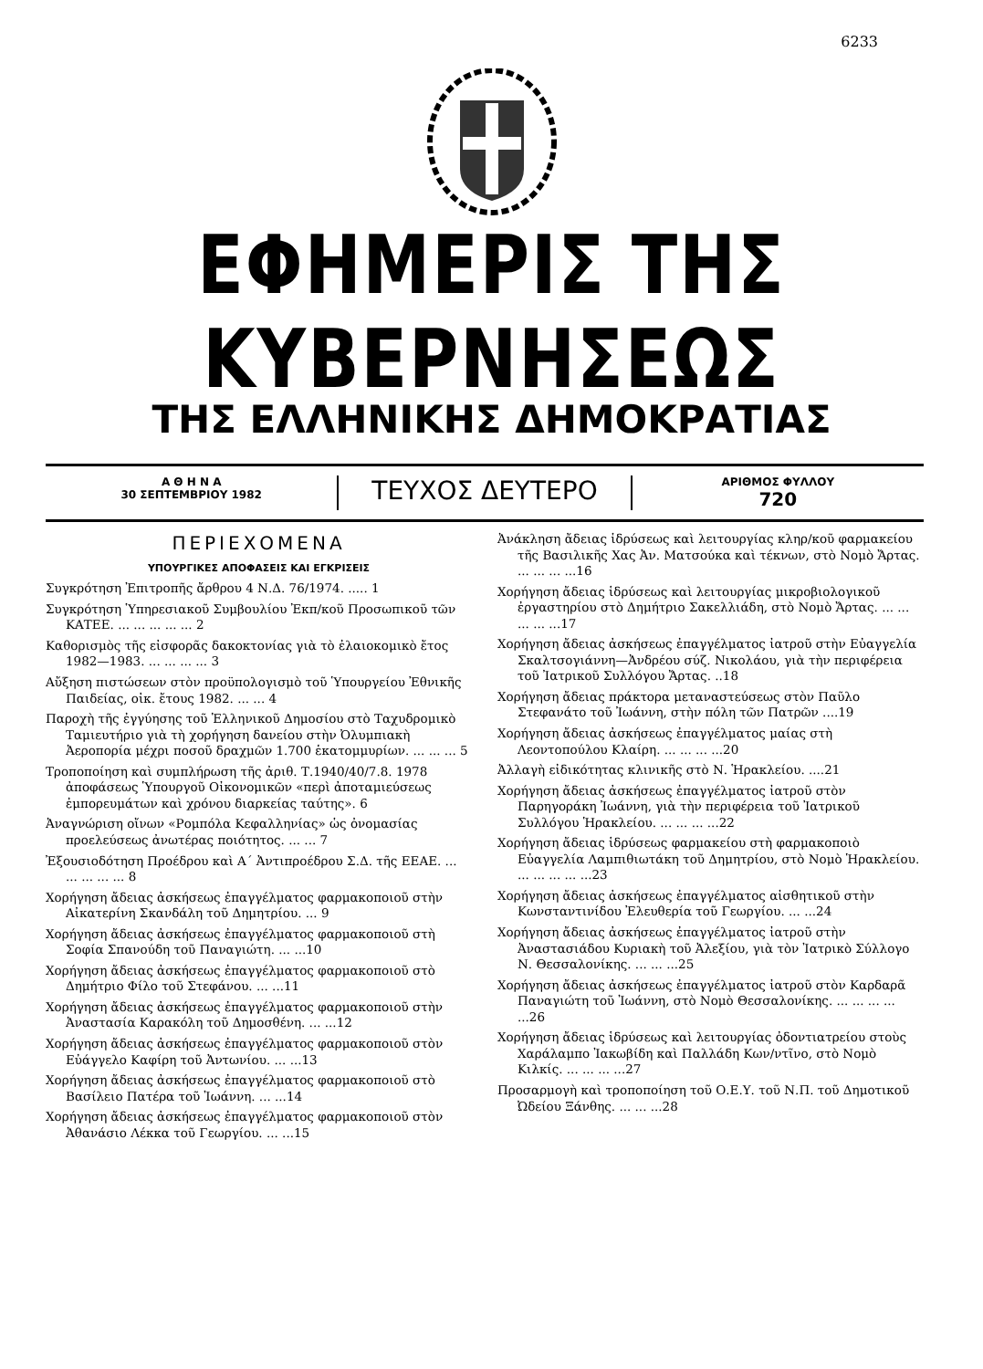6233
ΕΦΗΜΕΡΙΣ ΤΗΣ ΚΥΒΕΡΝΗΣΕΩΣ
ΤΗΣ ΕΛΛΗΝΙΚΗΣ ΔΗΜΟΚΡΑΤΙΑΣ
Α Θ Η Ν Α
30 ΣΕΠΤΕΜΒΡΙΟΥ 1982
ΤΕΥΧΟΣ ΔΕΥΤΕΡΟ
ΑΡΙΘΜΟΣ ΦΥΛΛΟΥ
720
ΠΕΡΙΕΧΟΜΕΝΑ
ΥΠΟΥΡΓΙΚΕΣ ΑΠΟΦΑΣΕΙΣ ΚΑΙ ΕΓΚΡΙΣΕΙΣ
Συγκρότηση Ἐπιτροπῆς ἄρθρου 4 Ν.Δ. 76/1974. ..... 1
Συγκρότηση Ὑπηρεσιακοῦ Συμβουλίου Ἐκπ/κοῦ Προσωπικοῦ τῶν ΚΑΤΕΕ. ... ... ... ... ... 2
Καθορισμὸς τῆς εἰσφορᾶς δακοκτονίας γιὰ τὸ ἐλαιοκομικὸ ἔτος 1982—1983. ... ... ... ... 3
Αὔξηση πιστώσεων στὸν προϋπολογισμὸ τοῦ Ὑπουργείου Ἐθνικῆς Παιδείας, οἰκ. ἔτους 1982. ... ... 4
Παροχὴ τῆς ἐγγύησης τοῦ Ἑλληνικοῦ Δημοσίου στὸ Ταχυδρομικὸ Ταμιευτήριο γιὰ τὴ χορήγηση δανείου στὴν Ὀλυμπιακὴ Ἀεροπορία μέχρι ποσοῦ δραχμῶν 1.700 ἑκατομμυρίων. ... ... ... 5
Τροποποίηση καὶ συμπλήρωση τῆς ἀριθ. Τ.1940/40/7.8. 1978 ἀποφάσεως Ὑπουργοῦ Οἰκονομικῶν «περὶ ἀποταμιεύσεως ἐμπορευμάτων καὶ χρόνου διαρκείας ταύτης». 6
Ἀναγνώριση οἴνων «Ρομπόλα Κεφαλληνίας» ὡς ὀνομασίας προελεύσεως ἀνωτέρας ποιότητος. ... ... 7
Ἐξουσιοδότηση Προέδρου καὶ Α΄ Ἀντιπροέδρου Σ.Δ. τῆς ΕΕΑΕ. ... ... ... ... ... 8
Χορήγηση ἄδειας ἀσκήσεως ἐπαγγέλματος φαρμακοποιοῦ στὴν Αἰκατερίνη Σκανδάλη τοῦ Δημητρίου. ... 9
Χορήγηση ἄδειας ἀσκήσεως ἐπαγγέλματος φαρμακοποιοῦ στὴ Σοφία Σπανούδη τοῦ Παναγιώτη. ... ...10
Χορήγηση ἄδειας ἀσκήσεως ἐπαγγέλματος φαρμακοποιοῦ στὸ Δημήτριο Φίλο τοῦ Στεφάνου. ... ...11
Χορήγηση ἄδειας ἀσκήσεως ἐπαγγέλματος φαρμακοποιοῦ στὴν Ἀναστασία Καρακόλη τοῦ Δημοσθένη. ... ...12
Χορήγηση ἄδειας ἀσκήσεως ἐπαγγέλματος φαρμακοποιοῦ στὸν Εὐάγγελο Καφίρη τοῦ Ἀντωνίου. ... ...13
Χορήγηση ἄδειας ἀσκήσεως ἐπαγγέλματος φαρμακοποιοῦ στὸ Βασίλειο Πατέρα τοῦ Ἰωάννη. ... ...14
Χορήγηση ἄδειας ἀσκήσεως ἐπαγγέλματος φαρμακοποιοῦ στὸν Ἀθανάσιο Λέκκα τοῦ Γεωργίου. ... ...15
Ἀνάκληση ἄδειας ἱδρύσεως καὶ λειτουργίας κληρ/κοῦ φαρμακείου τῆς Βασιλικῆς Χας Ἀν. Ματσούκα καὶ τέκνων, στὸ Νομὸ Ἄρτας. ... ... ... ...16
Χορήγηση ἄδειας ἱδρύσεως καὶ λειτουργίας μικροβιολογικοῦ ἐργαστηρίου στὸ Δημήτριο Σακελλιάδη, στὸ Νομὸ Ἄρτας. ... ... ... ... ...17
Χορήγηση ἄδειας ἀσκήσεως ἐπαγγέλματος ἰατροῦ στὴν Εὐαγγελία Σκαλτσογιάννη—Ἀνδρέου σύζ. Νικολάου, γιὰ τὴν περιφέρεια τοῦ Ἰατρικοῦ Συλλόγου Ἄρτας. ..18
Χορήγηση ἄδειας πράκτορα μεταναστεύσεως στὸν Παῦλο Στεφανάτο τοῦ Ἰωάννη, στὴν πόλη τῶν Πατρῶν ....19
Χορήγηση ἄδειας ἀσκήσεως ἐπαγγέλματος μαίας στὴ Λεοντοπούλου Κλαίρη. ... ... ... ...20
Ἀλλαγὴ εἰδικότητας κλινικῆς στὸ Ν. Ἡρακλείου. ....21
Χορήγηση ἄδειας ἀσκήσεως ἐπαγγέλματος ἰατροῦ στὸν Παρηγοράκη Ἰωάννη, γιὰ τὴν περιφέρεια τοῦ Ἰατρικοῦ Συλλόγου Ἡρακλείου. ... ... ... ...22
Χορήγηση ἄδειας ἱδρύσεως φαρμακείου στὴ φαρμακοποιὸ Εὐαγγελία Λαμπιθιωτάκη τοῦ Δημητρίου, στὸ Νομὸ Ἡρακλείου. ... ... ... ... ...23
Χορήγηση ἄδειας ἀσκήσεως ἐπαγγέλματος αἰσθητικοῦ στὴν Κωνσταντινίδου Ἐλευθερία τοῦ Γεωργίου. ... ...24
Χορήγηση ἄδειας ἀσκήσεως ἐπαγγέλματος ἰατροῦ στὴν Ἀναστασιάδου Κυριακὴ τοῦ Ἀλεξίου, γιὰ τὸν Ἰατρικὸ Σύλλογο Ν. Θεσσαλονίκης. ... ... ...25
Χορήγηση ἄδειας ἀσκήσεως ἐπαγγέλματος ἰατροῦ στὸν Καρδαρᾶ Παναγιώτη τοῦ Ἰωάννη, στὸ Νομὸ Θεσσαλονίκης. ... ... ... ... ...26
Χορήγηση ἄδειας ἱδρύσεως καὶ λειτουργίας ὀδοντιατρείου στοὺς Χαράλαμπο Ἰακωβίδη καὶ Παλλάδη Κων/ντῖνο, στὸ Νομὸ Κιλκίς. ... ... ... ...27
Προσαρμογὴ καὶ τροποποίηση τοῦ Ο.Ε.Υ. τοῦ Ν.Π. τοῦ Δημοτικοῦ Ὠδείου Ξάνθης. ... ... ...28